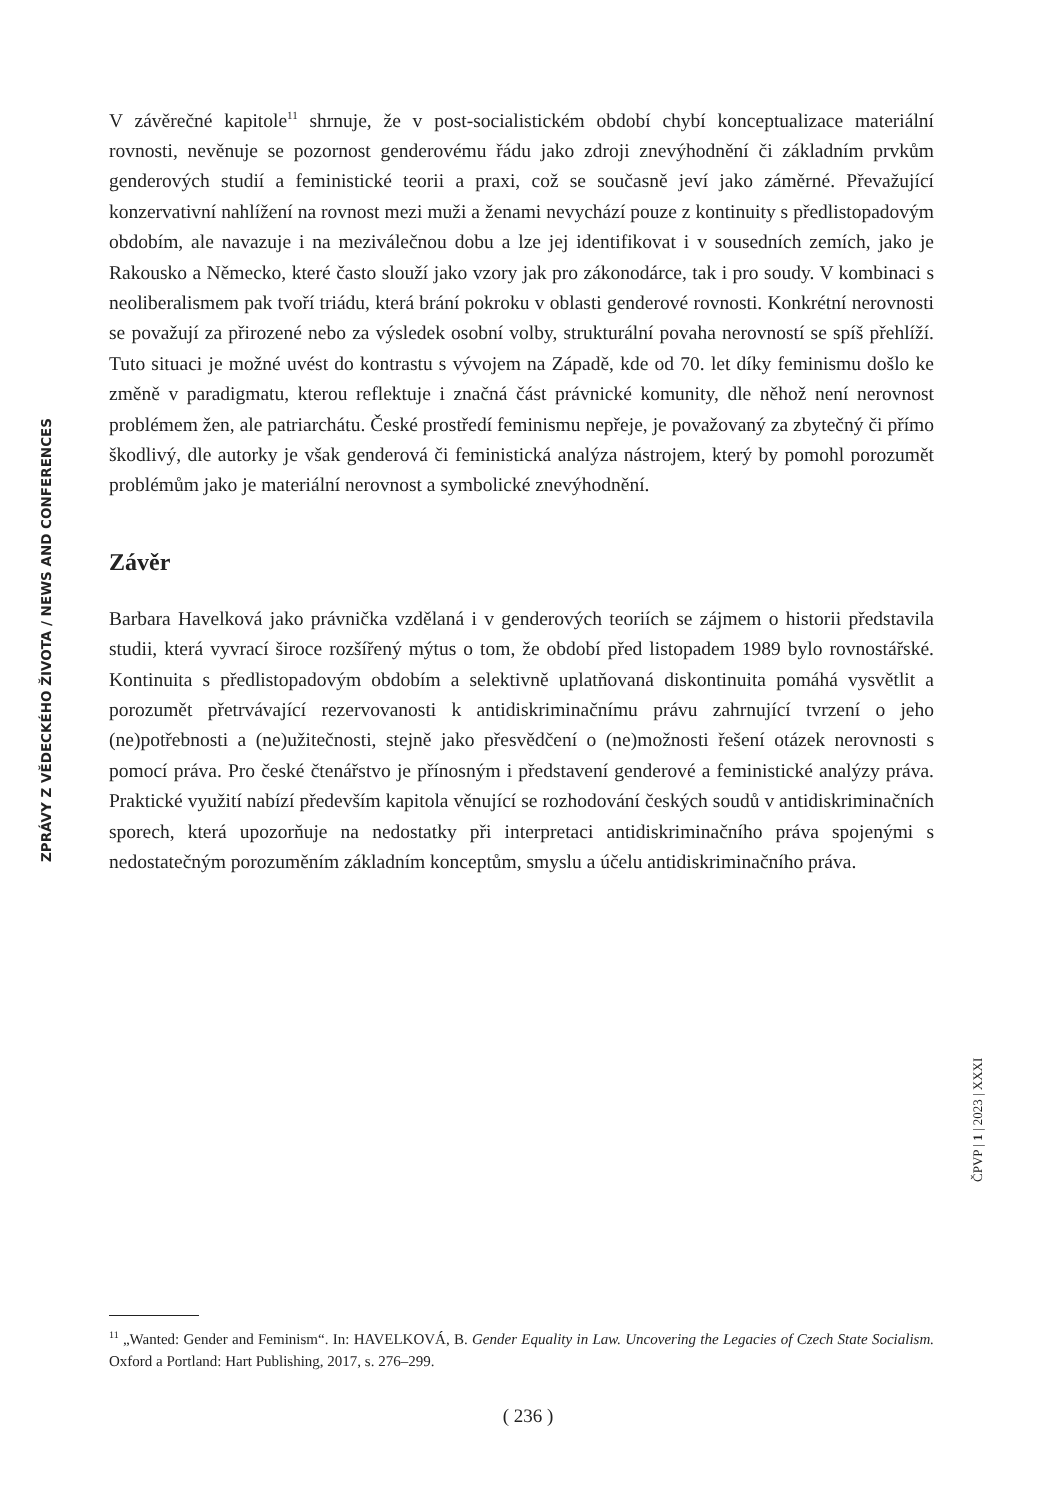ZPRÁVY Z VĚDECKÉHO ŽIVOTA / NEWS AND CONFERENCES
V závěrečné kapitole<sup>11</sup> shrnuje, že v post-socialistickém období chybí konceptualizace materiální rovnosti, nevěnuje se pozornost genderovému řádu jako zdroji znevýhodnění či základním prvkům genderových studií a feministické teorii a praxi, což se současně jeví jako záměrné. Převažující konzervativní nahlížení na rovnost mezi muži a ženami nevychází pouze z kontinuity s předlistopadovým obdobím, ale navazuje i na meziválečnou dobu a lze jej identifikovat i v sousedních zemích, jako je Rakousko a Německo, které často slouží jako vzory jak pro zákonodárce, tak i pro soudy. V kombinaci s neoliberalismem pak tvoří triádu, která brání pokroku v oblasti genderové rovnosti. Konkrétní nerovnosti se považují za přirozené nebo za výsledek osobní volby, strukturální povaha nerovností se spíš přehlíží. Tuto situaci je možné uvést do kontrastu s vývojem na Západě, kde od 70. let díky feminismu došlo ke změně v paradigmatu, kterou reflektuje i značná část právnické komunity, dle něhož není nerovnost problémem žen, ale patriarchátu. České prostředí feminismu nepřeje, je považovaný za zbytečný či přímo škodlivý, dle autorky je však genderová či feministická analýza nástrojem, který by pomohl porozumět problémům jako je materiální nerovnost a symbolické znevýhodnění.
Závěr
Barbara Havelková jako právnička vzdělaná i v genderových teoriích se zájmem o historii představila studii, která vyvrací široce rozšířený mýtus o tom, že období před listopadem 1989 bylo rovnostářské. Kontinuita s předlistopadovým obdobím a selektivně uplatňovaná diskontinuita pomáhá vysvětlit a porozumět přetrvávající rezervovanosti k antidiskriminačnímu právu zahrnující tvrzení o jeho (ne)potřebnosti a (ne)užitečnosti, stejně jako přesvědčení o (ne)možnosti řešení otázek nerovnosti s pomocí práva. Pro české čtenářstvo je přínosným i představení genderové a feministické analýzy práva. Praktické využití nabízí především kapitola věnující se rozhodování českých soudů v antidiskriminačních sporech, která upozorňuje na nedostatky při interpretaci antidiskriminačního práva spojenými s nedostatečným porozuměním základním konceptům, smyslu a účelu antidiskriminačního práva.
ČPVP | 1 | 2023 | XXXI
<sup>11</sup> „Wanted: Gender and Feminism“. In: HAVELKOVÁ, B. Gender Equality in Law. Uncovering the Legacies of Czech State Socialism. Oxford a Portland: Hart Publishing, 2017, s. 276–299.
( 236 )